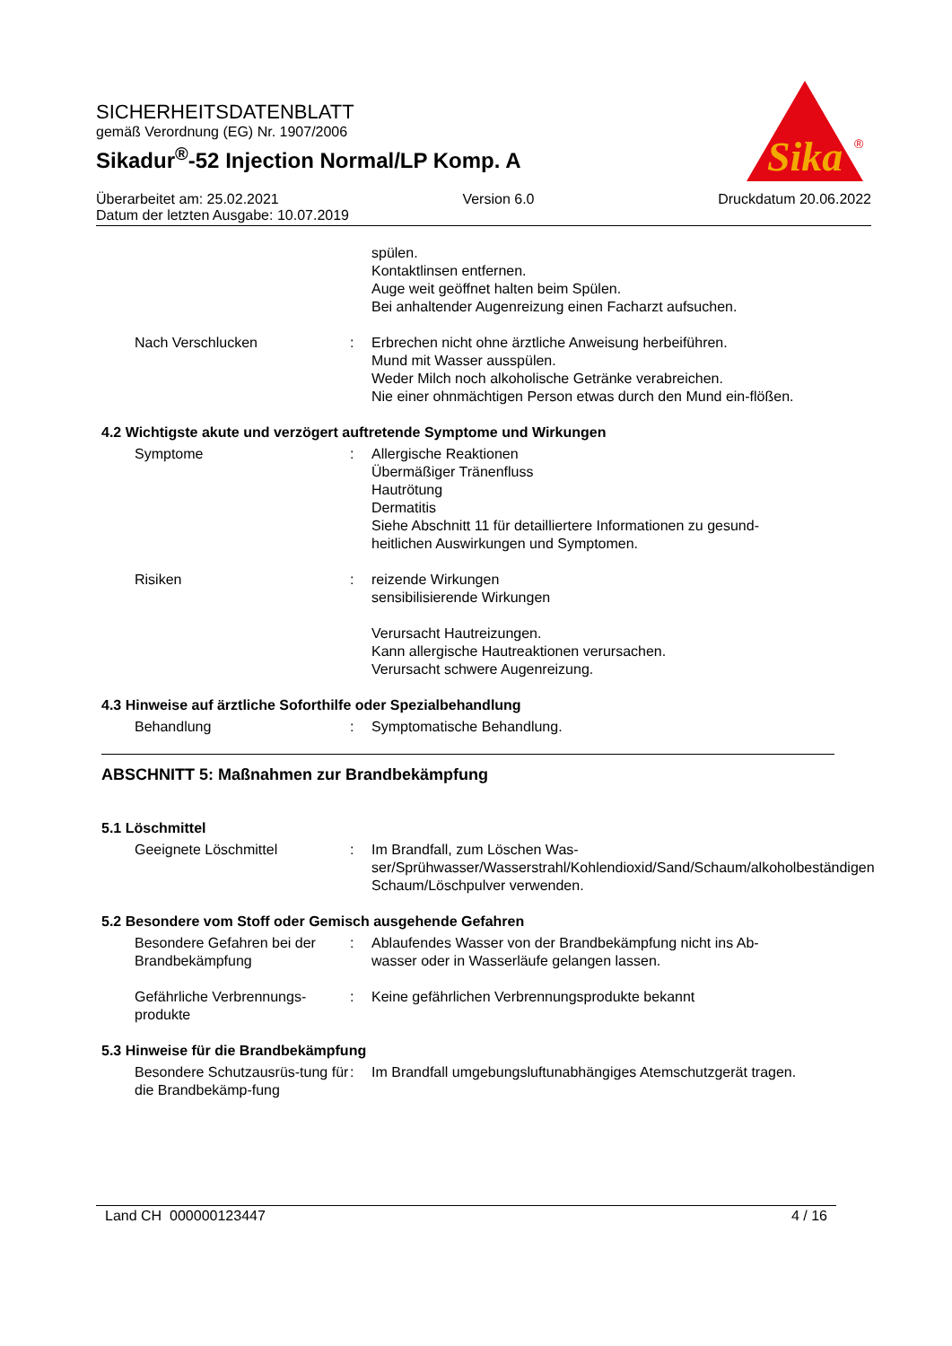SICHERHEITSDATENBLATT
gemäß Verordnung (EG) Nr. 1907/2006
Sikadur<sup>®</sup>-52 Injection Normal/LP Komp. A
Sika
®
Überarbeitet am: 25.02.2021 Version 6.0 Druckdatum 20.06.2022
Datum der letzten Ausgabe: 10.07.2019
spülen.
Kontaktlinsen entfernen.
Auge weit geöffnet halten beim Spülen.
Bei anhaltender Augenreizung einen Facharzt aufsuchen.
Nach Verschlucken : Erbrechen nicht ohne ärztliche Anweisung herbeiführen.
Mund mit Wasser ausspülen.
Weder Milch noch alkoholische Getränke verabreichen.
Nie einer ohnmächtigen Person etwas durch den Mund ein-flößen.
4.2 Wichtigste akute und verzögert auftretende Symptome und Wirkungen
Symptome : Allergische Reaktionen
Übermäßiger Tränenfluss
Hautrötung
Dermatitis
Siehe Abschnitt 11 für detailliertere Informationen zu gesund-heitlichen Auswirkungen und Symptomen.
Risiken : reizende Wirkungen
sensibilisierende Wirkungen
Verursacht Hautreizungen.
Kann allergische Hautreaktionen verursachen.
Verursacht schwere Augenreizung.
4.3 Hinweise auf ärztliche Soforthilfe oder Spezialbehandlung
Behandlung : Symptomatische Behandlung.
ABSCHNITT 5: Maßnahmen zur Brandbekämpfung
5.1 Löschmittel
Geeignete Löschmittel : Im Brandfall, zum Löschen Was-ser/Sprühwasser/Wasserstrahl/Kohlendioxid/Sand/Schaum/alkoholbeständigen Schaum/Löschpulver verwenden.
5.2 Besondere vom Stoff oder Gemisch ausgehende Gefahren
Besondere Gefahren bei der Brandbekämpfung
: Ablaufendes Wasser von der Brandbekämpfung nicht ins Ab-wasser oder in Wasserläufe gelangen lassen.
Gefährliche Verbrennungs-produkte
: Keine gefährlichen Verbrennungsprodukte bekannt
5.3 Hinweise für die Brandbekämpfung
Besondere Schutzausrüs-tung für die Brandbekämp-fung
: Im Brandfall umgebungsluftunabhängiges Atemschutzgerät tragen.
Land CH 000000123447 4 / 16